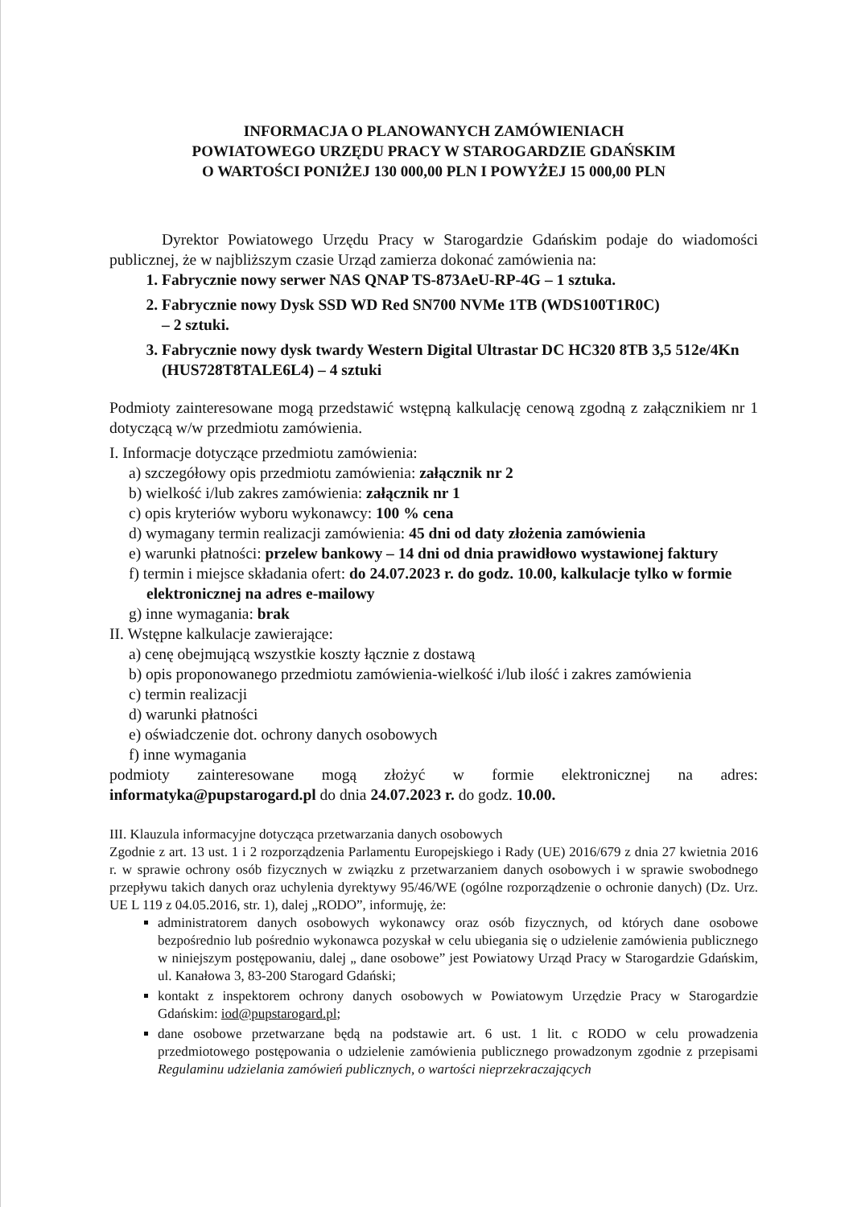INFORMACJA O PLANOWANYCH ZAMÓWIENIACH
POWIATOWEGO URZĘDU PRACY W STAROGARDZIE GDAŃSKIM
O WARTOŚCI PONIŻEJ 130 000,00 PLN I POWYŻEJ 15 000,00 PLN
Dyrektor Powiatowego Urzędu Pracy w Starogardzie Gdańskim podaje do wiadomości publicznej, że w najbliższym czasie Urząd zamierza dokonać zamówienia na:
1. Fabrycznie nowy serwer NAS QNAP TS-873AeU-RP-4G – 1 sztuka.
2. Fabrycznie nowy Dysk SSD WD Red SN700 NVMe 1TB (WDS100T1R0C)
– 2 sztuki.
3. Fabrycznie nowy dysk twardy Western Digital Ultrastar DC HC320 8TB 3,5 512e/4Kn (HUS728T8TALE6L4) – 4 sztuki
Podmioty zainteresowane mogą przedstawić wstępną kalkulację cenową zgodną z załącznikiem nr 1 dotyczącą w/w przedmiotu zamówienia.
I. Informacje dotyczące przedmiotu zamówienia:
a) szczegółowy opis przedmiotu zamówienia: załącznik nr 2
b) wielkość i/lub zakres zamówienia: załącznik nr 1
c) opis kryteriów wyboru wykonawcy: 100 % cena
d) wymagany termin realizacji zamówienia: 45 dni od daty złożenia zamówienia
e) warunki płatności: przelew bankowy – 14 dni od dnia prawidłowo wystawionej faktury
f) termin i miejsce składania ofert: do 24.07.2023 r. do godz. 10.00, kalkulacje tylko w formie elektronicznej na adres e-mailowy
g) inne wymagania: brak
II. Wstępne kalkulacje zawierające:
a) cenę obejmującą wszystkie koszty łącznie z dostawą
b) opis proponowanego przedmiotu zamówienia-wielkość i/lub ilość i zakres zamówienia
c) termin realizacji
d) warunki płatności
e) oświadczenie dot. ochrony danych osobowych
f) inne wymagania
podmioty zainteresowane mogą złożyć w formie elektronicznej na adres: informatyka@pupstarogard.pl do dnia 24.07.2023 r. do godz. 10.00.
III. Klauzula informacyjne dotycząca przetwarzania danych osobowych
Zgodnie z art. 13 ust. 1 i 2 rozporządzenia Parlamentu Europejskiego i Rady (UE) 2016/679 z dnia 27 kwietnia 2016 r. w sprawie ochrony osób fizycznych w związku z przetwarzaniem danych osobowych i w sprawie swobodnego przepływu takich danych oraz uchylenia dyrektywy 95/46/WE (ogólne rozporządzenie o ochronie danych) (Dz. Urz. UE L 119 z 04.05.2016, str. 1), dalej „RODO”, informuję, że:
administratorem danych osobowych wykonawcy oraz osób fizycznych, od których dane osobowe bezpośrednio lub pośrednio wykonawca pozyskał w celu ubiegania się o udzielenie zamówienia publicznego w niniejszym postępowaniu, dalej „ dane osobowe” jest Powiatowy Urząd Pracy w Starogardzie Gdańskim, ul. Kanałowa 3, 83-200 Starogard Gdański;
kontakt z inspektorem ochrony danych osobowych w Powiatowym Urzędzie Pracy w Starogardzie Gdańskim: iod@pupstarogard.pl;
dane osobowe przetwarzane będą na podstawie art. 6 ust. 1 lit. c RODO w celu prowadzenia przedmiotowego postępowania o udzielenie zamówienia publicznego prowadzonym zgodnie z przepisami Regulaminu udzielania zamówień publicznych, o wartości nieprzekraczających